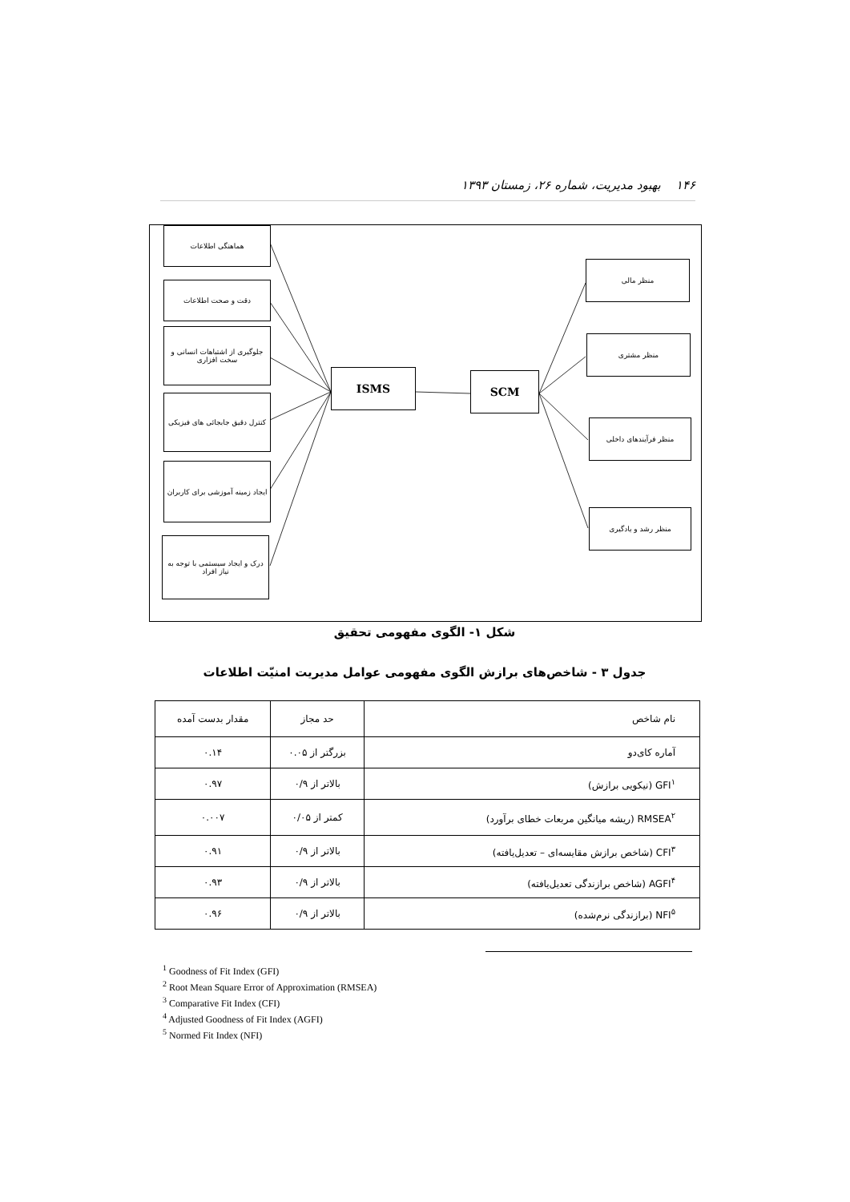۱۴۶ بهبود مدیریت، شماره ۲۶، زمستان ۱۳۹۳
هماهنگی اطلاعات
دقت و صحت اطلاعات
جلوگیری از اشتباهات انسانی و سخت افزاری
کنترل دقیق جابجائی های فیزیکی
ایجاد زمینه آموزشی برای کاربران
درک و ایجاد سیستمی با توجه به نیاز افراد
ISMS SCM
منظر مالی
منظر مشتری
منظر فرآیندهای داخلی
منظر رشد و یادگیری
شکل ۱- الگوی مفهومی تحقیق
جدول ۳ - شاخص‌های برازش الگوی مفهومی عوامل مدیریت امنیّت اطلاعات
| نام شاخص | حد مجاز | مقدار بدست آمده |
| --- | --- | --- |
| آماره کای‌دو | بزرگتر از ۰.۰۵ | ۰.۱۴ |
| GFI<sup>۱</sup> (نیکویی برازش) | بالاتر از ۰/۹ | ۰.۹۷ |
| RMSEA<sup>۲</sup> (ریشه میانگین مربعات خطای برآورد) | کمتر از ۰/۰۵ | ۰.۰۰۷ |
| CFI<sup>۳</sup> (شاخص برازش مقایسه‌ای – تعدیل‌یافته) | بالاتر از ۰/۹ | ۰.۹۱ |
| AGFI<sup>۴</sup> (شاخص برازندگی تعدیل‌یافته) | بالاتر از ۰/۹ | ۰.۹۳ |
| NFI<sup>۵</sup> (برازندگی نرم‌شده) | بالاتر از ۰/۹ | ۰.۹۶ |
<sup>1</sup> Goodness of Fit Index (GFI)
<sup>2</sup> Root Mean Square Error of Approximation (RMSEA)
<sup>3</sup> Comparative Fit Index (CFI)
<sup>4</sup> Adjusted Goodness of Fit Index (AGFI)
<sup>5</sup> Normed Fit Index (NFI)